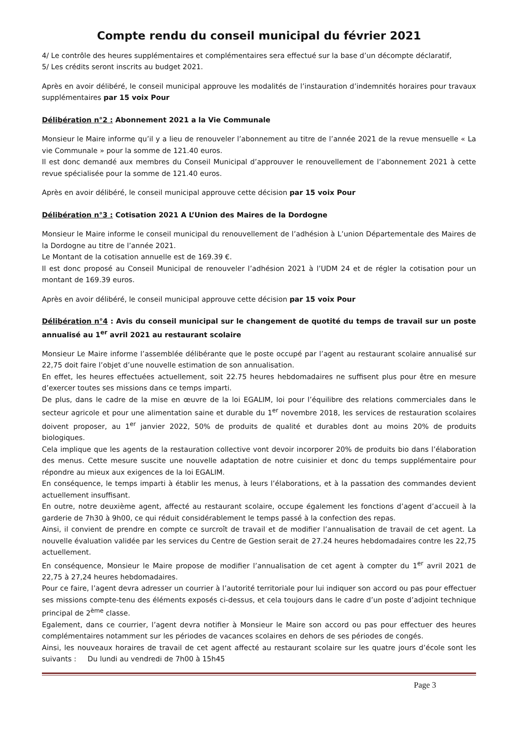Compte rendu du conseil municipal du février 2021
4/ Le contrôle des heures supplémentaires et complémentaires sera effectué sur la base d’un décompte déclaratif,
5/ Les crédits seront inscrits au budget 2021.
Après en avoir délibéré, le conseil municipal approuve les modalités de l’instauration d’indemnités horaires pour travaux supplémentaires par 15 voix Pour
Délibération n°2 : Abonnement 2021 a la Vie Communale
Monsieur le Maire informe qu’il y a lieu de renouveler l’abonnement au titre de l’année 2021 de la revue mensuelle « La vie Communale » pour la somme de 121.40 euros.
Il est donc demandé aux membres du Conseil Municipal d’approuver le renouvellement de l’abonnement 2021 à cette revue spécialisée pour la somme de 121.40 euros.
Après en avoir délibéré, le conseil municipal approuve cette décision par 15 voix Pour
Délibération n°3 : Cotisation 2021 A L’Union des Maires de la Dordogne
Monsieur le Maire informe le conseil municipal du renouvellement de l’adhésion à L’union Départementale des Maires de la Dordogne au titre de l’année 2021.
Le Montant de la cotisation annuelle est de 169.39 €.
Il est donc proposé au Conseil Municipal de renouveler l’adhésion 2021 à l’UDM 24 et de régler la cotisation pour un montant de 169.39 euros.
Après en avoir délibéré, le conseil municipal approuve cette décision par 15 voix Pour
Délibération n°4 : Avis du conseil municipal sur le changement de quotité du temps de travail sur un poste annualisé au 1<sup>er</sup> avril 2021 au restaurant scolaire
Monsieur Le Maire informe l’assemblée délibérante que le poste occupé par l’agent au restaurant scolaire annualisé sur 22,75 doit faire l’objet d’une nouvelle estimation de son annualisation.
En effet, les heures effectuées actuellement, soit 22.75 heures hebdomadaires ne suffisent plus pour être en mesure d’exercer toutes ses missions dans ce temps imparti.
De plus, dans le cadre de la mise en œuvre de la loi EGALIM, loi pour l’équilibre des relations commerciales dans le secteur agricole et pour une alimentation saine et durable du 1<sup>er</sup> novembre 2018, les services de restauration scolaires doivent proposer, au 1<sup>er</sup> janvier 2022, 50% de produits de qualité et durables dont au moins 20% de produits biologiques.
Cela implique que les agents de la restauration collective vont devoir incorporer 20% de produits bio dans l’élaboration des menus. Cette mesure suscite une nouvelle adaptation de notre cuisinier et donc du temps supplémentaire pour répondre au mieux aux exigences de la loi EGALIM.
En conséquence, le temps imparti à établir les menus, à leurs l’élaborations, et à la passation des commandes devient actuellement insuffisant.
En outre, notre deuxième agent, affecté au restaurant scolaire, occupe également les fonctions d’agent d’accueil à la garderie de 7h30 à 9h00, ce qui réduit considérablement le temps passé à la confection des repas.
Ainsi, il convient de prendre en compte ce surcroît de travail et de modifier l’annualisation de travail de cet agent. La nouvelle évaluation validée par les services du Centre de Gestion serait de 27.24 heures hebdomadaires contre les 22,75 actuellement.
En conséquence, Monsieur le Maire propose de modifier l’annualisation de cet agent à compter du 1<sup>er</sup> avril 2021 de 22,75 à 27,24 heures hebdomadaires.
Pour ce faire, l’agent devra adresser un courrier à l’autorité territoriale pour lui indiquer son accord ou pas pour effectuer ses missions compte-tenu des éléments exposés ci-dessus, et cela toujours dans le cadre d’un poste d’adjoint technique principal de 2<sup>ème</sup> classe.
Egalement, dans ce courrier, l’agent devra notifier à Monsieur le Maire son accord ou pas pour effectuer des heures complémentaires notamment sur les périodes de vacances scolaires en dehors de ses périodes de congés.
Ainsi, les nouveaux horaires de travail de cet agent affecté au restaurant scolaire sur les quatre jours d’école sont les suivants : Du lundi au vendredi de 7h00 à 15h45
Page 3